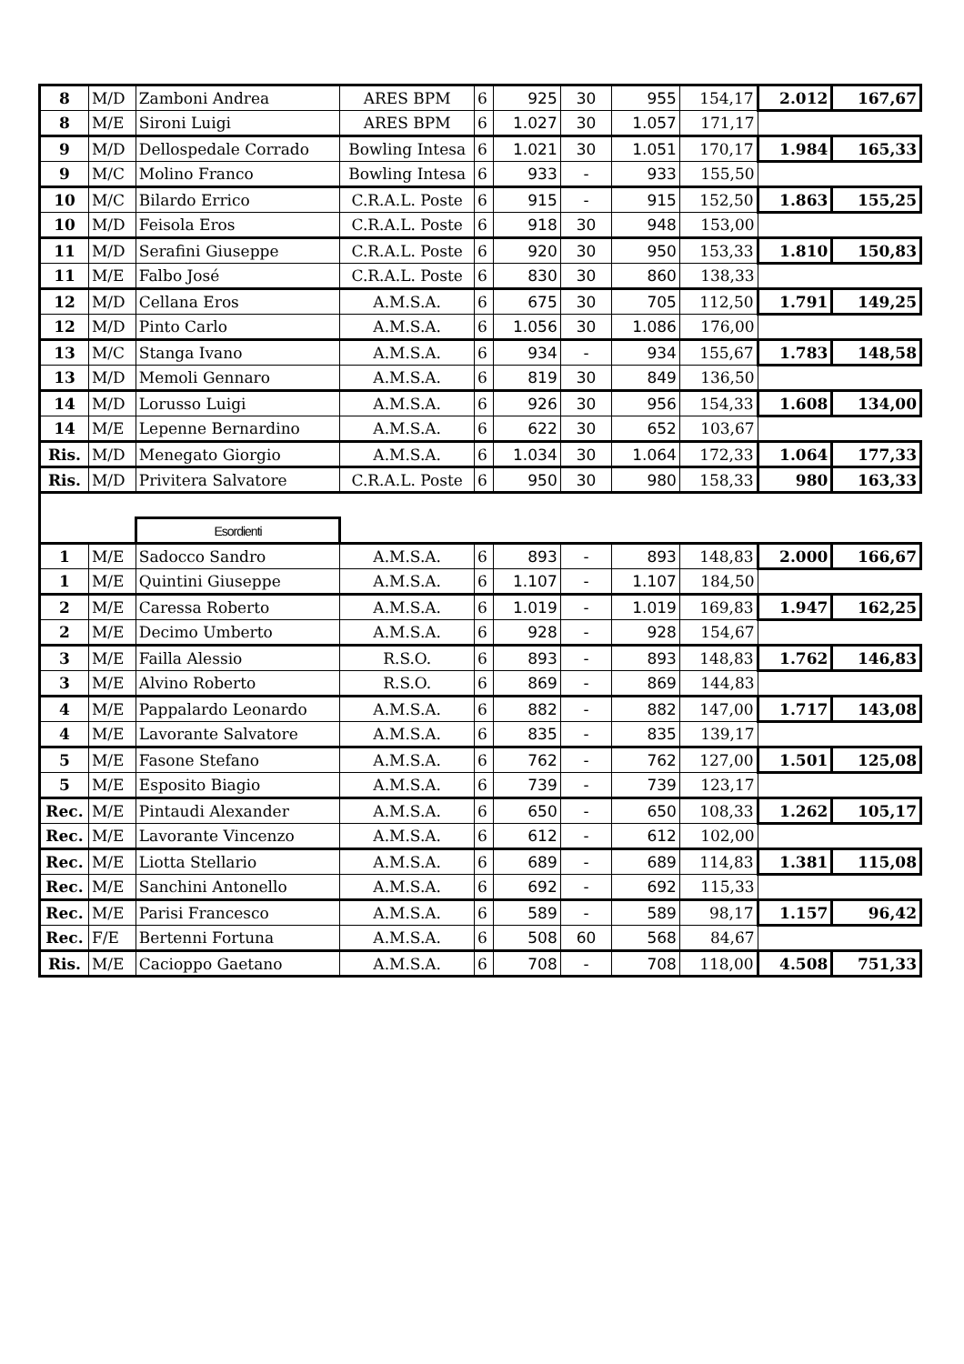| 8 | M/D | Zamboni Andrea | ARES BPM | 6 | 925 | 30 | 955 | 154,17 | 2.012 | 167,67 |
| 8 | M/E | Sironi Luigi | ARES BPM | 6 | 1.027 | 30 | 1.057 | 171,17 | | |
| 9 | M/D | Dellospedale Corrado | Bowling Intesa | 6 | 1.021 | 30 | 1.051 | 170,17 | 1.984 | 165,33 |
| 9 | M/C | Molino Franco | Bowling Intesa | 6 | 933 | - | 933 | 155,50 | | |
| 10 | M/C | Bilardo Errico | C.R.A.L. Poste | 6 | 915 | - | 915 | 152,50 | 1.863 | 155,25 |
| 10 | M/D | Feisola Eros | C.R.A.L. Poste | 6 | 918 | 30 | 948 | 153,00 | | |
| 11 | M/D | Serafini Giuseppe | C.R.A.L. Poste | 6 | 920 | 30 | 950 | 153,33 | 1.810 | 150,83 |
| 11 | M/E | Falbo José | C.R.A.L. Poste | 6 | 830 | 30 | 860 | 138,33 | | |
| 12 | M/D | Cellana Eros | A.M.S.A. | 6 | 675 | 30 | 705 | 112,50 | 1.791 | 149,25 |
| 12 | M/D | Pinto Carlo | A.M.S.A. | 6 | 1.056 | 30 | 1.086 | 176,00 | | |
| 13 | M/C | Stanga Ivano | A.M.S.A. | 6 | 934 | - | 934 | 155,67 | 1.783 | 148,58 |
| 13 | M/D | Memoli Gennaro | A.M.S.A. | 6 | 819 | 30 | 849 | 136,50 | | |
| 14 | M/D | Lorusso Luigi | A.M.S.A. | 6 | 926 | 30 | 956 | 154,33 | 1.608 | 134,00 |
| 14 | M/E | Lepenne Bernardino | A.M.S.A. | 6 | 622 | 30 | 652 | 103,67 | | |
| Ris. | M/D | Menegato Giorgio | A.M.S.A. | 6 | 1.034 | 30 | 1.064 | 172,33 | 1.064 | 177,33 |
| Ris. | M/D | Privitera Salvatore | C.R.A.L. Poste | 6 | 950 | 30 | 980 | 158,33 | 980 | 163,33 |
| | | Esordienti | | | | | | | | |
| 1 | M/E | Sadocco Sandro | A.M.S.A. | 6 | 893 | - | 893 | 148,83 | 2.000 | 166,67 |
| 1 | M/E | Quintini Giuseppe | A.M.S.A. | 6 | 1.107 | - | 1.107 | 184,50 | | |
| 2 | M/E | Caressa Roberto | A.M.S.A. | 6 | 1.019 | - | 1.019 | 169,83 | 1.947 | 162,25 |
| 2 | M/E | Decimo Umberto | A.M.S.A. | 6 | 928 | - | 928 | 154,67 | | |
| 3 | M/E | Failla Alessio | R.S.O. | 6 | 893 | - | 893 | 148,83 | 1.762 | 146,83 |
| 3 | M/E | Alvino Roberto | R.S.O. | 6 | 869 | - | 869 | 144,83 | | |
| 4 | M/E | Pappalardo Leonardo | A.M.S.A. | 6 | 882 | - | 882 | 147,00 | 1.717 | 143,08 |
| 4 | M/E | Lavorante Salvatore | A.M.S.A. | 6 | 835 | - | 835 | 139,17 | | |
| 5 | M/E | Fasone Stefano | A.M.S.A. | 6 | 762 | - | 762 | 127,00 | 1.501 | 125,08 |
| 5 | M/E | Esposito Biagio | A.M.S.A. | 6 | 739 | - | 739 | 123,17 | | |
| Rec. | M/E | Pintaudi Alexander | A.M.S.A. | 6 | 650 | - | 650 | 108,33 | 1.262 | 105,17 |
| Rec. | M/E | Lavorante Vincenzo | A.M.S.A. | 6 | 612 | - | 612 | 102,00 | | |
| Rec. | M/E | Liotta Stellario | A.M.S.A. | 6 | 689 | - | 689 | 114,83 | 1.381 | 115,08 |
| Rec. | M/E | Sanchini Antonello | A.M.S.A. | 6 | 692 | - | 692 | 115,33 | | |
| Rec. | M/E | Parisi Francesco | A.M.S.A. | 6 | 589 | - | 589 | 98,17 | 1.157 | 96,42 |
| Rec. | F/E | Bertenni Fortuna | A.M.S.A. | 6 | 508 | 60 | 568 | 84,67 | | |
| Ris. | M/E | Cacioppo Gaetano | A.M.S.A. | 6 | 708 | - | 708 | 118,00 | 4.508 | 751,33 |